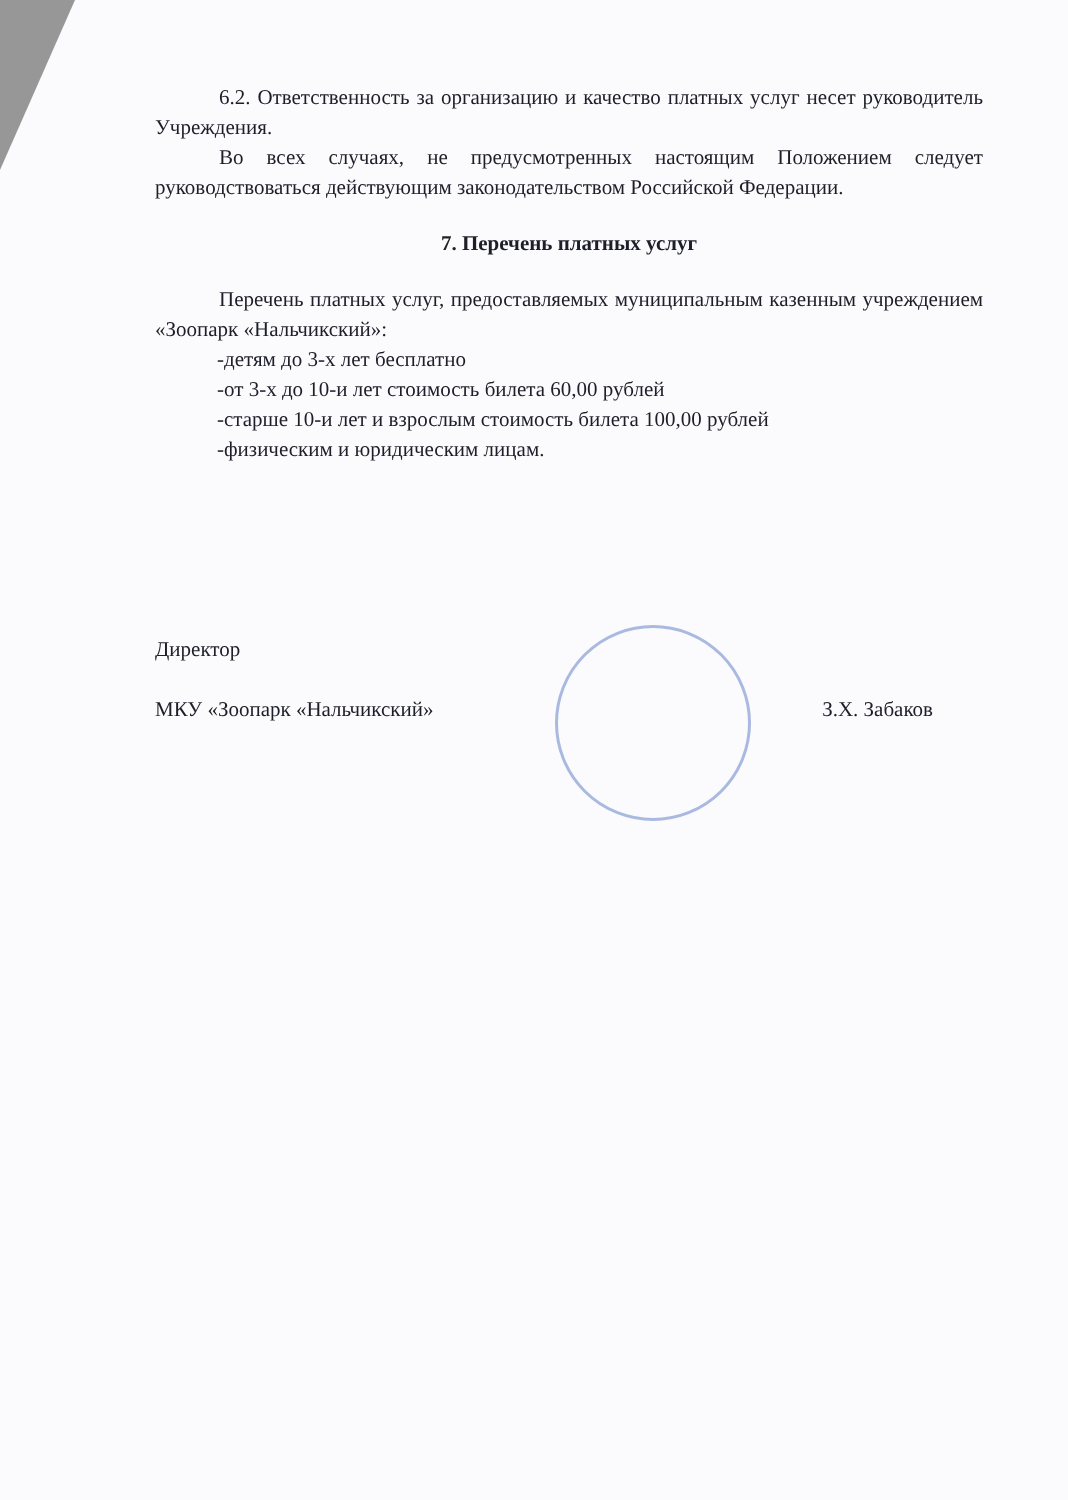6.2. Ответственность за организацию и качество платных услуг несет руководитель Учреждения.
Во всех случаях, не предусмотренных настоящим Положением следует руководствоваться действующим законодательством Российской Федерации.
7. Перечень платных услуг
Перечень платных услуг, предоставляемых муниципальным казенным учреждением «Зоопарк «Нальчикский»:
-детям до 3-х лет бесплатно
-от 3-х до 10-и лет стоимость билета 60,00 рублей
-старше 10-и лет и взрослым стоимость билета 100,00 рублей
-физическим и юридическим лицам.
Директор
МКУ «Зоопарк «Нальчикский»
З.Х. Забаков